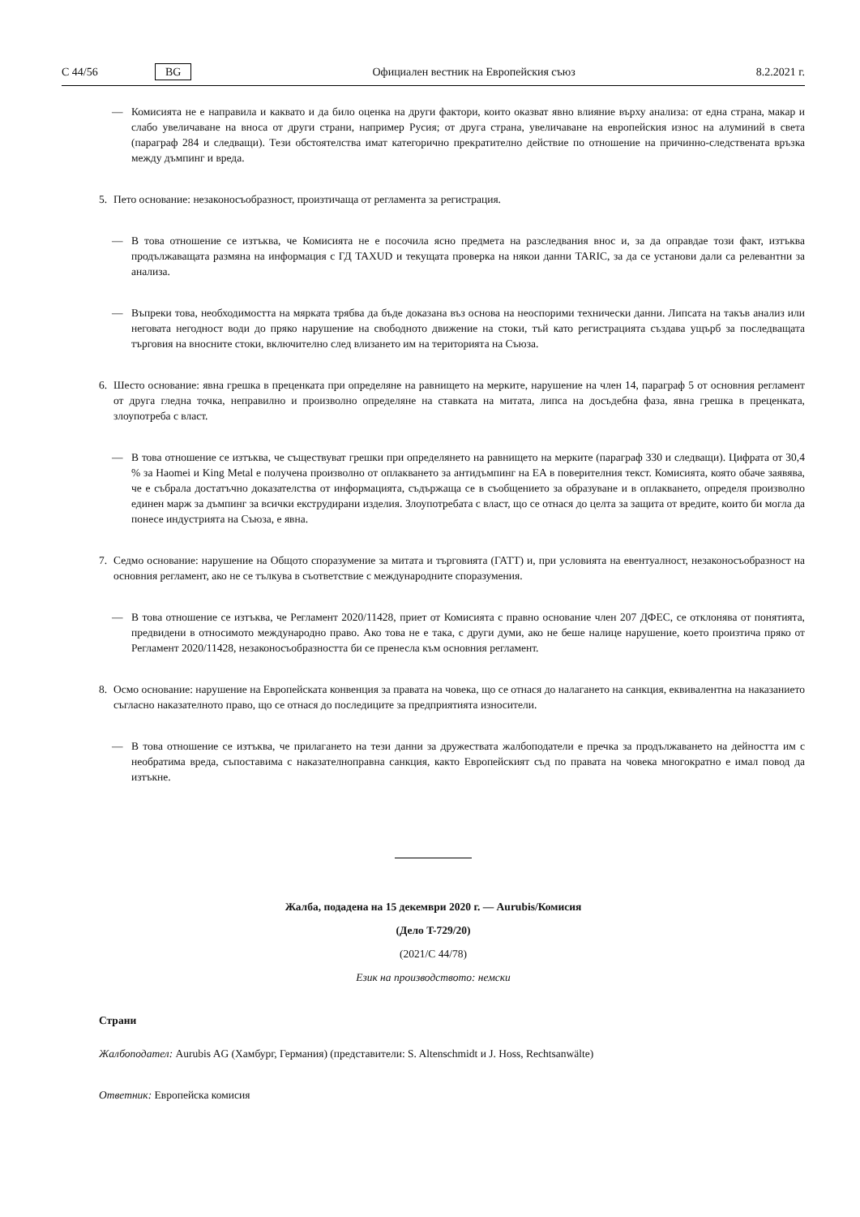C 44/56 BG Официален вестник на Европейския съюз 8.2.2021 г.
— Комисията не е направила и каквато и да било оценка на други фактори, които оказват явно влияние върху анализа: от една страна, макар и слабо увеличаване на вноса от други страни, например Русия; от друга страна, увеличаване на европейския износ на алуминий в света (параграф 284 и следващи). Тези обстоятелства имат категорично прекратително действие по отношение на причинно-следствената връзка между дъмпинг и вреда.
5. Пето основание: незаконосъобразност, произтичаща от регламента за регистрация.
— В това отношение се изтъква, че Комисията не е посочила ясно предмета на разследвания внос и, за да оправдае този факт, изтъква продължаващата размяна на информация с ГД TAXUD и текущата проверка на някои данни TARIC, за да се установи дали са релевантни за анализа.
— Въпреки това, необходимостта на мярката трябва да бъде доказана въз основа на неоспорими технически данни. Липсата на такъв анализ или неговата негодност води до пряко нарушение на свободното движение на стоки, тъй като регистрацията създава ущърб за последващата търговия на вносните стоки, включително след влизането им на територията на Съюза.
6. Шесто основание: явна грешка в преценката при определяне на равнището на мерките, нарушение на член 14, параграф 5 от основния регламент от друга гледна точка, неправилно и произволно определяне на ставката на митата, липса на досъдебна фаза, явна грешка в преценката, злоупотреба с власт.
— В това отношение се изтъква, че съществуват грешки при определянето на равнището на мерките (параграф 330 и следващи). Цифрата от 30,4 % за Haomei и King Metal е получена произволно от оплакването за антидъмпинг на EA в поверителния текст. Комисията, която обаче заявява, че е събрала достатъчно доказателства от информацията, съдържаща се в съобщението за образуване и в оплакването, определя произволно единен марж за дъмпинг за всички екструдирани изделия. Злоупотребата с власт, що се отнася до целта за защита от вредите, които би могла да понесе индустрията на Съюза, е явна.
7. Седмо основание: нарушение на Общото споразумение за митата и търговията (ГАТТ) и, при условията на евентуалност, незаконосъобразност на основния регламент, ако не се тълкува в съответствие с международните споразумения.
— В това отношение се изтъква, че Регламент 2020/11428, приет от Комисията с правно основание член 207 ДФЕС, се отклонява от понятията, предвидени в относимото международно право. Ако това не е така, с други думи, ако не беше налице нарушение, което произтича пряко от Регламент 2020/11428, незаконосъобразността би се пренесла към основния регламент.
8. Осмо основание: нарушение на Европейската конвенция за правата на човека, що се отнася до налагането на санкция, еквивалентна на наказанието съгласно наказателното право, що се отнася до последиците за предприятията износители.
— В това отношение се изтъква, че прилагането на тези данни за дружествата жалбоподатели е пречка за продължаването на дейността им с необратима вреда, съпоставима с наказателноправна санкция, както Европейският съд по правата на човека многократно е имал повод да изтъкне.
Жалба, подадена на 15 декември 2020 г. — Aurubis/Комисия
(Дело T-729/20)
(2021/C 44/78)
Език на производството: немски
Страни
Жалбоподател: Aurubis AG (Хамбург, Германия) (представители: S. Altenschmidt и J. Hoss, Rechtsanwälte)
Ответник: Европейска комисия